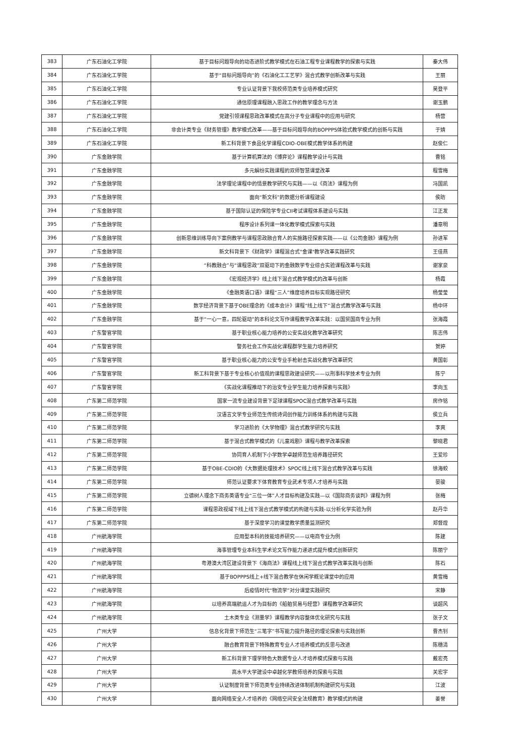| 383 | 广东石油化工学院 | 基于目标问题导向的动态进阶式教学模式在石油工程专业课程教学的探索与实践 | 秦大伟 |
| 384 | 广东石油化工学院 | 基于“目标问题导向”的《石油化工工艺学》混合式教学创新改革与实践 | 王丽 |
| 385 | 广东石油化工学院 | 专业认证背景下我校师范类专业培养模式研究 | 吴登平 |
| 386 | 广东石油化工学院 | 通信原理课程融入思政工作的教学理念与方法 | 谢玉鹏 |
| 387 | 广东石油化工学院 | 党建引领课程思政改革模式在高分子专业课程中的应用与研究 | 杨营 |
| 388 | 广东石油化工学院 | 非会计类专业《财务管理》教学模式改革——基于目标问题导向的BOPPPS体验式教学模式的创新与实践 | 于婧 |
| 389 | 广东石油化工学院 | 新工科背景下食品化学课程CDIO-OBE模式教学体系的构建 | 赵俊仁 |
| 390 | 广东金融学院 | 基于计算机算法的《博弈论》课程教学设计与实践 | 曹铭 |
| 391 | 广东金融学院 | 多元解纷实践课程的双师智慧课堂改革 | 程雪梅 |
| 392 | 广东金融学院 | 法学理论课程中的情景教学研究与实践——以《商法》课程为例 | 冯国凯 |
| 393 | 广东金融学院 | 面向“新文科”的数据分析课程建设 | 侯昉 |
| 394 | 广东金融学院 | 基于国际认证的保险学专业CII考试课程体系建设与实践 | 江正发 |
| 395 | 广东金融学院 | 程序设计系列课一体化教学模式探索与实践 | 潘章明 |
| 396 | 广东金融学院 | 创新思维训练导向下案例教学与课程思政融合育人的实施路径探索实践——以《公司金融》课程为例 | 孙进军 |
| 397 | 广东金融学院 | 新文科背景下《财政学》课程混合式"金课"教学改革实践研究 | 王佳燕 |
| 398 | 广东金融学院 | “科教融合”与“课程思政”双驱动下的金融数学专业综合实验课程改革与实践 | 谢家泉 |
| 399 | 广东金融学院 | 《宏观经济学》线上线下混合式教学模式的改革与创新 | 杨霞 |
| 400 | 广东金融学院 | 《金融英语口语》课程“三人”维度培养目标实现路径研究 | 杨莹莹 |
| 401 | 广东金融学院 | 数字经济背景下基于OBE理念的《成本会计》课程“线上线下”混合式教学改革与实践 | 杨中环 |
| 402 | 广东金融学院 | 基于“一心一意，四轮驱动”的本科论文写作课程教学改革实践：以国贸国商专业为例 | 张海霞 |
| 403 | 广东警官学院 | 基于职业核心能力培养的公安实战化教学改革研究 | 陈志伟 |
| 404 | 广东警官学院 | 警务社会工作实战化课程群学生能力培养研究 | 贺婷 |
| 405 | 广东警官学院 | 基于职业核心能力的公安专业手枪射击实战化教学改革研究 | 黄国彰 |
| 406 | 广东警官学院 | 新工科背景下基于专业核心价值观的课程思政建设研究——以刑事科学技术专业为例 | 陈宁 |
| 407 | 广东警官学院 | 《实战化课程推动下的治安专业学生能力培养探索与实践》 | 李向玉 |
| 408 | 广东第二师范学院 | 国家一流专业建设背景下足球课程SPOC混合式教学改革与实践 | 房作铭 |
| 409 | 广东第二师范学院 | 汉语言文学专业师范生传统诗词创作能力训练体系的构建与实践 | 侯立兵 |
| 410 | 广东第二师范学院 | 学习进阶的《大学物理》混合式教学研究与实践 | 李爽 |
| 411 | 广东第二师范学院 | 基于混合式教学模式的《儿童戏剧》课程与教学改革探索 | 黎晓君 |
| 412 | 广东第二师范学院 | 协同育人机制下小学数学卓越师范生培养路径研究 | 王爱珍 |
| 413 | 广东第二师范学院 | 基于OBE-CDIO的《大数据处理技术》SPOC线上线下混合式教学改革与实践 | 徐海蛟 |
| 414 | 广东第二师范学院 | 师范认证要求下体育教育专业武术专项人才培养与实践 | 晏骏 |
| 415 | 广东第二师范学院 | 立德树人理念下商务英语专业“三位一体”人才目标构建及实践—以《国际商务谈判》课程为例 | 张梅 |
| 416 | 广东第二师范学院 | 课程思政视域下线上线下混合式教学模式的构建与实践-以分析化学实验为例 | 赵丹华 |
| 417 | 广东第二师范学院 | 基于深度学习的课堂教学质量监测研究 | 郑督煌 |
| 418 | 广州航海学院 | 应用型本科的技能培养研究——以电商专业为例 | 陈建 |
| 419 | 广州航海学院 | 海事管理专业本科生学术论文写作能力递进式提升模式创新研究 | 陈丽宁 |
| 420 | 广州航海学院 | 粤港澳大湾区建设背景下《海商法》课程线上线下混合式教学改革实践与创新 | 陈石 |
| 421 | 广州航海学院 | 基于BOPPPS线上+线下混合教学在休闲学概论课堂中的应用 | 黄雪梅 |
| 422 | 广州航海学院 | 后疫情时代“物流学”对分课堂实践研究 | 宋静 |
| 423 | 广州航海学院 | 以培养高端航运人才为目标的《船舶贸易与经营》课程教学改革研究 | 谈超风 |
| 424 | 广州航海学院 | 土木类专业《测量学》课程教学内容整体优化研究与实践 | 张子文 |
| 425 | 广州大学 | 信息化背景下师范生“三笔字”书写能力提升路径的理论探索与实践创新 | 曹杰钊 |
| 426 | 广州大学 | 融合教育背景下特殊教育专业人才培养模式的反思与改进 | 陈穗清 |
| 427 | 广州大学 | 新工科背景下理学特色大数据专业人才培养模式探索与实践 | 戴宏亮 |
| 428 | 广州大学 | 高水平大学建设中卓越化学教师培养的探索与实践 | 关宏宇 |
| 429 | 广州大学 | 认证制度背景下师范类专业持续改进体制机制构建研究与实践 | 江波 |
| 430 | 广州大学 | 面向网络安全人才培养的《网络空间安全法规教育》教学模式的构建 | 姜誉 |